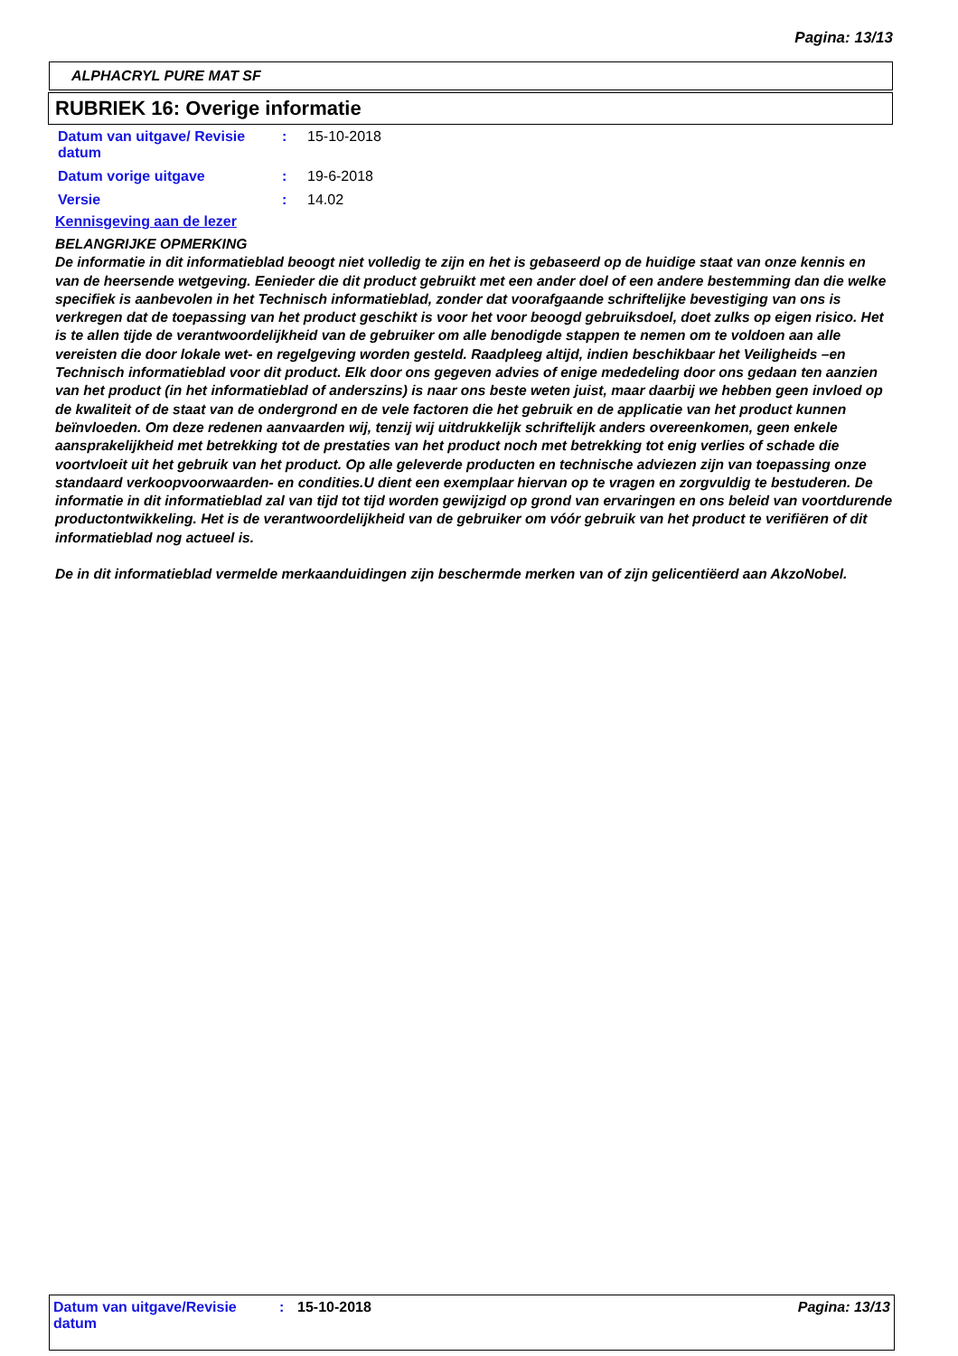Pagina: 13/13
ALPHACRYL PURE MAT SF
RUBRIEK 16: Overige informatie
| Datum van uitgave/ Revisie datum | : | 15-10-2018 |
| Datum vorige uitgave | : | 19-6-2018 |
| Versie | : | 14.02 |
Kennisgeving aan de lezer
BELANGRIJKE OPMERKING
De informatie in dit informatieblad beoogt niet volledig te zijn en het is gebaseerd op de huidige staat van onze kennis en van de heersende wetgeving. Eenieder die dit product gebruikt met een ander doel of een andere bestemming dan die welke specifiek is aanbevolen in het Technisch informatieblad, zonder dat voorafgaande schriftelijke bevestiging van ons is verkregen dat de toepassing van het product geschikt is voor het voor beoogd gebruiksdoel, doet zulks op eigen risico. Het is te allen tijde de verantwoordelijkheid van de gebruiker om alle benodigde stappen te nemen om te voldoen aan alle vereisten die door lokale wet- en regelgeving worden gesteld. Raadpleeg altijd, indien beschikbaar het Veiligheids –en Technisch informatieblad voor dit product. Elk door ons gegeven advies of enige mededeling door ons gedaan ten aanzien van het product (in het informatieblad of anderszins) is naar ons beste weten juist, maar daarbij we hebben geen invloed op de kwaliteit of de staat van de ondergrond en de vele factoren die het gebruik en de applicatie van het product kunnen beïnvloeden. Om deze redenen aanvaarden wij, tenzij wij uitdrukkelijk schriftelijk anders overeenkomen, geen enkele aansprakelijkheid met betrekking tot de prestaties van het product noch met betrekking tot enig verlies of schade die voortvloeit uit het gebruik van het product. Op alle geleverde producten en technische adviezen zijn van toepassing onze standaard verkoopvoorwaarden- en condities.U dient een exemplaar hiervan op te vragen en zorgvuldig te bestuderen. De informatie in dit informatieblad zal van tijd tot tijd worden gewijzigd op grond van ervaringen en ons beleid van voortdurende productontwikkeling. Het is de verantwoordelijkheid van de gebruiker om vóór gebruik van het product te verifiëren of dit informatieblad nog actueel is.
De in dit informatieblad vermelde merkaanduidingen zijn beschermde merken van of zijn gelicentiëerd aan AkzoNobel.
Datum van uitgave/Revisie datum
: 15-10-2018 Pagina: 13/13